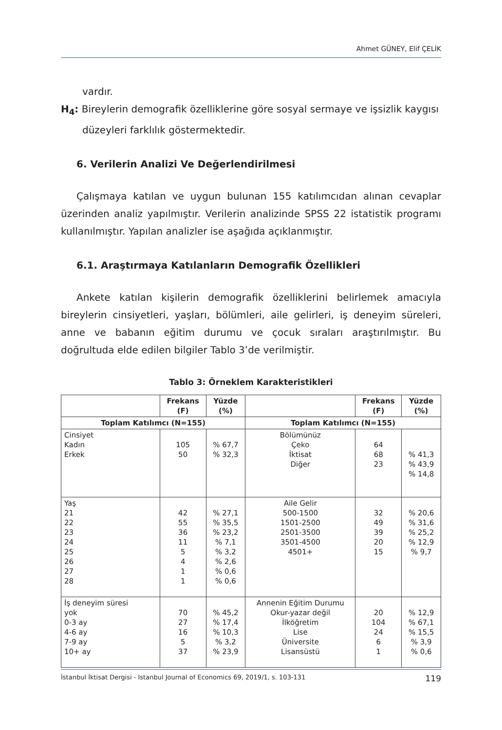Ahmet GÜNEY, Elif ÇELİK
vardır.
H<sub>4</sub>: Bireylerin demografik özelliklerine göre sosyal sermaye ve işsizlik kaygısı
düzeyleri farklılık göstermektedir.
6. Verilerin Analizi Ve Değerlendirilmesi
Çalışmaya katılan ve uygun bulunan 155 katılımcıdan alınan cevaplar üzerinden analiz yapılmıştır. Verilerin analizinde SPSS 22 istatistik programı kullanılmıştır. Yapılan analizler ise aşağıda açıklanmıştır.
6.1. Araştırmaya Katılanların Demografik Özellikleri
Ankete katılan kişilerin demografik özelliklerini belirlemek amacıyla bireylerin cinsiyetleri, yaşları, bölümleri, aile gelirleri, iş deneyim süreleri, anne ve babanın eğitim durumu ve çocuk sıraları araştırılmıştır. Bu doğrultuda elde edilen bilgiler Tablo 3’de verilmiştir.
Tablo 3: Örneklem Karakteristikleri
| | Frekans (F) | Yüzde (%) | | Frekans (F) | Yüzde (%) |
| --- | --- | --- | --- | --- | --- |
| Toplam Katılımcı (N=155) | | | Toplam Katılımcı (N=155) | | |
| Cinsiyet Kadın Erkek | 105 50 | % 67,7 % 32,3 | Bölümünüz Çeko İktisat Diğer | 64 68 23 | % 41,3 % 43,9 % 14,8 |
| Yaş 21 22 23 24 25 26 27 28 | 42 55 36 11 5 4 1 1 | % 27,1 % 35,5 % 23,2 % 7,1 % 3,2 % 2,6 % 0,6 % 0,6 | Aile Gelir 500-1500 1501-2500 2501-3500 3501-4500 4501+ | 32 49 39 20 15 | % 20,6 % 31,6 % 25,2 % 12,9 % 9,7 |
| İş deneyim süresi yok 0-3 ay 4-6 ay 7-9 ay 10+ ay | 70 27 16 5 37 | % 45,2 % 17,4 % 10,3 % 3,2 % 23,9 | Annenin Eğitim Durumu Okur-yazar değil İlköğretim Lise Üniversite Lisansüstü | 20 104 24 6 1 | % 12,9 % 67,1 % 15,5 % 3,9 % 0,6 |
İstanbul İktisat Dergisi - Istanbul Journal of Economics 69, 2019/1, s. 103-131 119